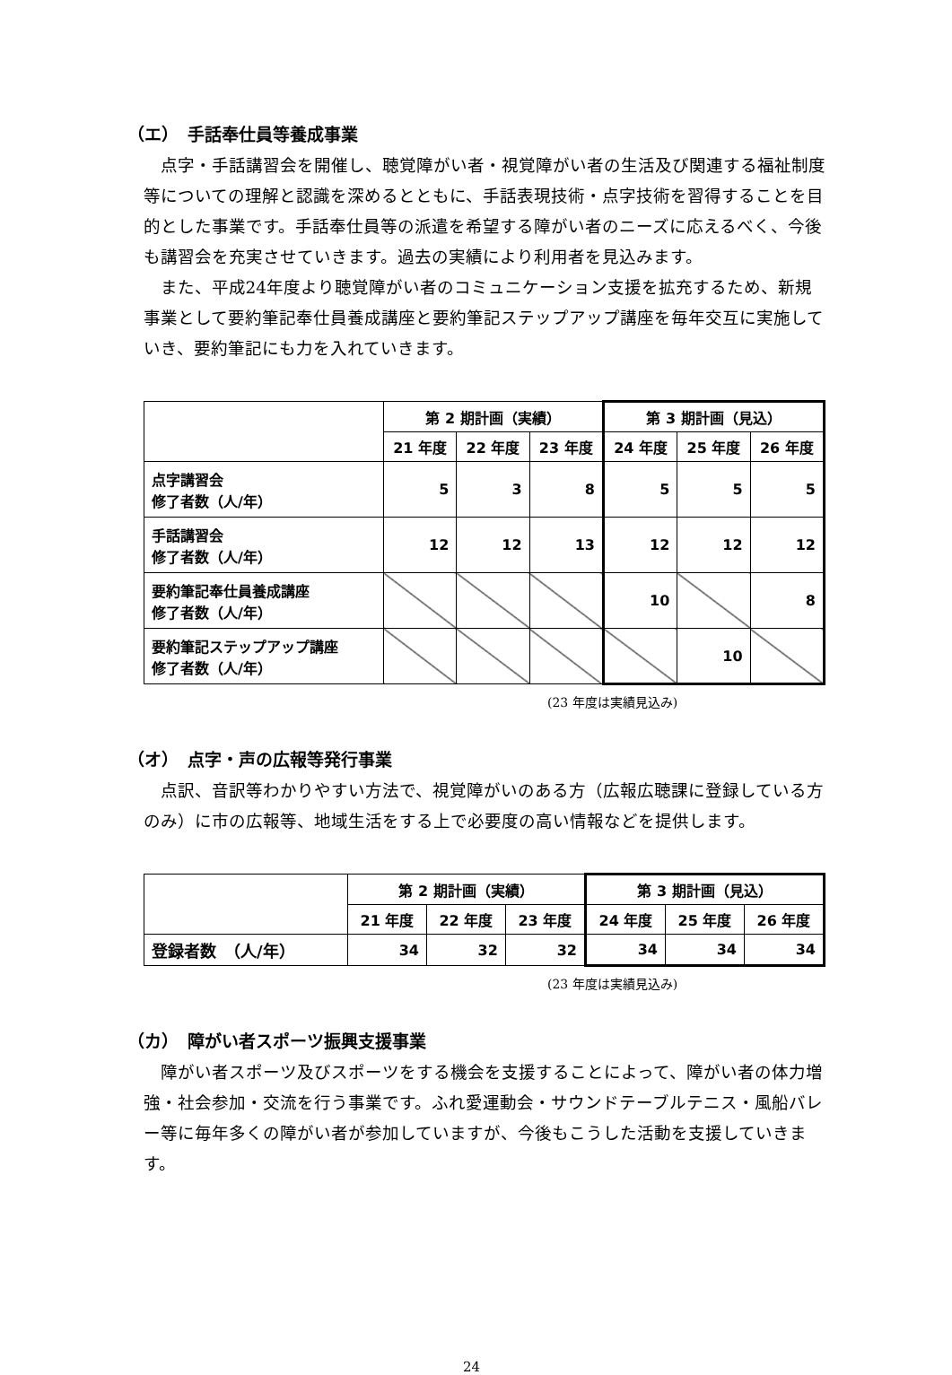（エ）　手話奉仕員等養成事業
点字・手話講習会を開催し、聴覚障がい者・視覚障がい者の生活及び関連する福祉制度等についての理解と認識を深めるとともに、手話表現技術・点字技術を習得することを目的とした事業です。手話奉仕員等の派遣を希望する障がい者のニーズに応えるべく、今後も講習会を充実させていきます。過去の実績により利用者を見込みます。
また、平成24年度より聴覚障がい者のコミュニケーション支援を拡充するため、新規事業として要約筆記奉仕員養成講座と要約筆記ステップアップ講座を毎年交互に実施していき、要約筆記にも力を入れていきます。
| | 第 2 期計画（実績） | | | 第 3 期計画（見込） | | |
| --- | --- | --- | --- | --- | --- | --- |
| | 21 年度 | 22 年度 | 23 年度 | 24 年度 | 25 年度 | 26 年度 |
| 点字講習会 修了者数（人/年） | 5 | 3 | 8 | 5 | 5 | 5 |
| 手話講習会 修了者数（人/年） | 12 | 12 | 13 | 12 | 12 | 12 |
| 要約筆記奉仕員養成講座 修了者数（人/年） | | | | 10 | | 8 |
| 要約筆記ステップアップ講座 修了者数（人/年） | | | | | 10 | |
(23 年度は実績見込み)
（オ）　点字・声の広報等発行事業
点訳、音訳等わかりやすい方法で、視覚障がいのある方（広報広聴課に登録している方のみ）に市の広報等、地域生活をする上で必要度の高い情報などを提供します。
| | 第 2 期計画（実績） | | | 第 3 期計画（見込） | | |
| --- | --- | --- | --- | --- | --- | --- |
| | 21 年度 | 22 年度 | 23 年度 | 24 年度 | 25 年度 | 26 年度 |
| 登録者数 （人/年） | 34 | 32 | 32 | 34 | 34 | 34 |
(23 年度は実績見込み)
（カ）　障がい者スポーツ振興支援事業
障がい者スポーツ及びスポーツをする機会を支援することによって、障がい者の体力増強・社会参加・交流を行う事業です。ふれ愛運動会・サウンドテーブルテニス・風船バレー等に毎年多くの障がい者が参加していますが、今後もこうした活動を支援していきます。
24